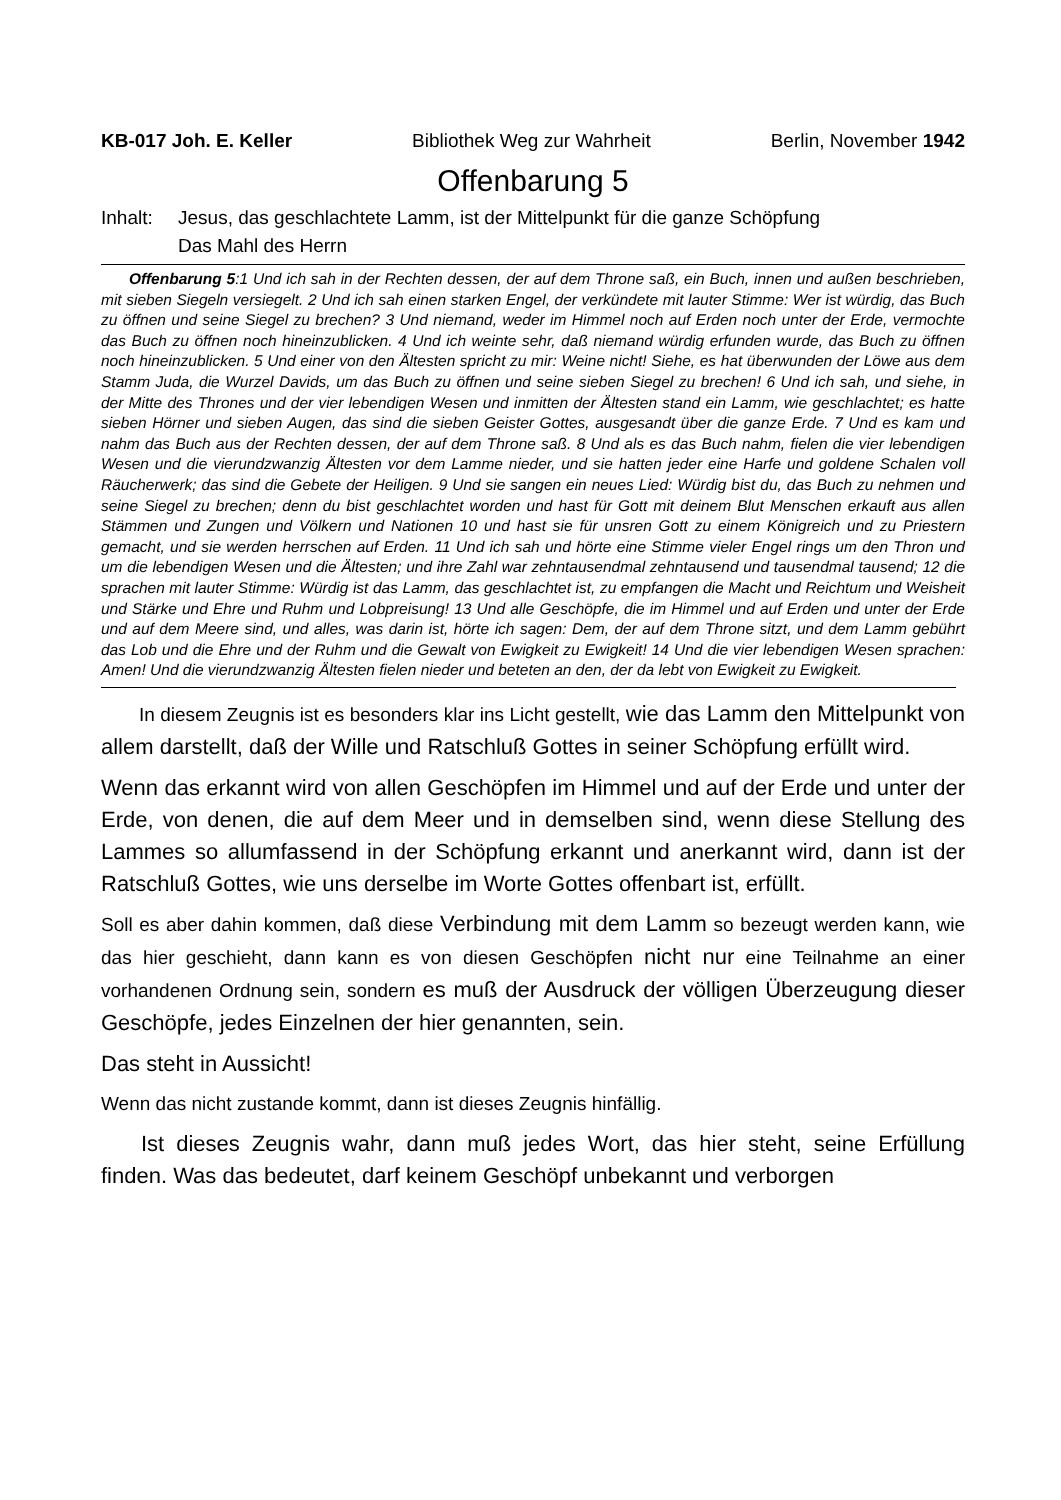KB-017 Joh. E. Keller Bibliothek Weg zur Wahrheit Berlin, November 1942
Offenbarung 5
Inhalt: Jesus, das geschlachtete Lamm, ist der Mittelpunkt für die ganze Schöpfung
Das Mahl des Herrn
Offenbarung 5:1 Und ich sah in der Rechten dessen, der auf dem Throne saß, ein Buch, innen und außen beschrieben, mit sieben Siegeln versiegelt. 2 Und ich sah einen starken Engel, der verkündete mit lauter Stimme: Wer ist würdig, das Buch zu öffnen und seine Siegel zu brechen? 3 Und niemand, weder im Himmel noch auf Erden noch unter der Erde, vermochte das Buch zu öffnen noch hineinzublicken. 4 Und ich weinte sehr, daß niemand würdig erfunden wurde, das Buch zu öffnen noch hineinzublicken. 5 Und einer von den Ältesten spricht zu mir: Weine nicht! Siehe, es hat überwunden der Löwe aus dem Stamm Juda, die Wurzel Davids, um das Buch zu öffnen und seine sieben Siegel zu brechen! 6 Und ich sah, und siehe, in der Mitte des Thrones und der vier lebendigen Wesen und inmitten der Ältesten stand ein Lamm, wie geschlachtet; es hatte sieben Hörner und sieben Augen, das sind die sieben Geister Gottes, ausgesandt über die ganze Erde. 7 Und es kam und nahm das Buch aus der Rechten dessen, der auf dem Throne saß. 8 Und als es das Buch nahm, fielen die vier lebendigen Wesen und die vierundzwanzig Ältesten vor dem Lamme nieder, und sie hatten jeder eine Harfe und goldene Schalen voll Räucherwerk; das sind die Gebete der Heiligen. 9 Und sie sangen ein neues Lied: Würdig bist du, das Buch zu nehmen und seine Siegel zu brechen; denn du bist geschlachtet worden und hast für Gott mit deinem Blut Menschen erkauft aus allen Stämmen und Zungen und Völkern und Nationen 10 und hast sie für unsren Gott zu einem Königreich und zu Priestern gemacht, und sie werden herrschen auf Erden. 11 Und ich sah und hörte eine Stimme vieler Engel rings um den Thron und um die lebendigen Wesen und die Ältesten; und ihre Zahl war zehntausendmal zehntausend und tausendmal tausend; 12 die sprachen mit lauter Stimme: Würdig ist das Lamm, das geschlachtet ist, zu empfangen die Macht und Reichtum und Weisheit und Stärke und Ehre und Ruhm und Lobpreisung! 13 Und alle Geschöpfe, die im Himmel und auf Erden und unter der Erde und auf dem Meere sind, und alles, was darin ist, hörte ich sagen: Dem, der auf dem Throne sitzt, und dem Lamm gebührt das Lob und die Ehre und der Ruhm und die Gewalt von Ewigkeit zu Ewigkeit! 14 Und die vier lebendigen Wesen sprachen: Amen! Und die vierundzwanzig Ältesten fielen nieder und beteten an den, der da lebt von Ewigkeit zu Ewigkeit.
In diesem Zeugnis ist es besonders klar ins Licht gestellt, wie das Lamm den Mittelpunkt von allem darstellt, daß der Wille und Ratschluß Gottes in seiner Schöpfung erfüllt wird.
Wenn das erkannt wird von allen Geschöpfen im Himmel und auf der Erde und unter der Erde, von denen, die auf dem Meer und in demselben sind, wenn diese Stellung des Lammes so allumfassend in der Schöpfung erkannt und anerkannt wird, dann ist der Ratschluß Gottes, wie uns derselbe im Worte Gottes offenbart ist, erfüllt.
Soll es aber dahin kommen, daß diese Verbindung mit dem Lamm so bezeugt werden kann, wie das hier geschieht, dann kann es von diesen Geschöpfen nicht nur eine Teilnahme an einer vorhandenen Ordnung sein, sondern es muß der Ausdruck der völligen Überzeugung dieser Geschöpfe, jedes Einzelnen der hier genannten, sein.
Das steht in Aussicht!
Wenn das nicht zustande kommt, dann ist dieses Zeugnis hinfällig.
Ist dieses Zeugnis wahr, dann muß jedes Wort, das hier steht, seine Erfüllung finden. Was das bedeutet, darf keinem Geschöpf unbekannt und verborgen